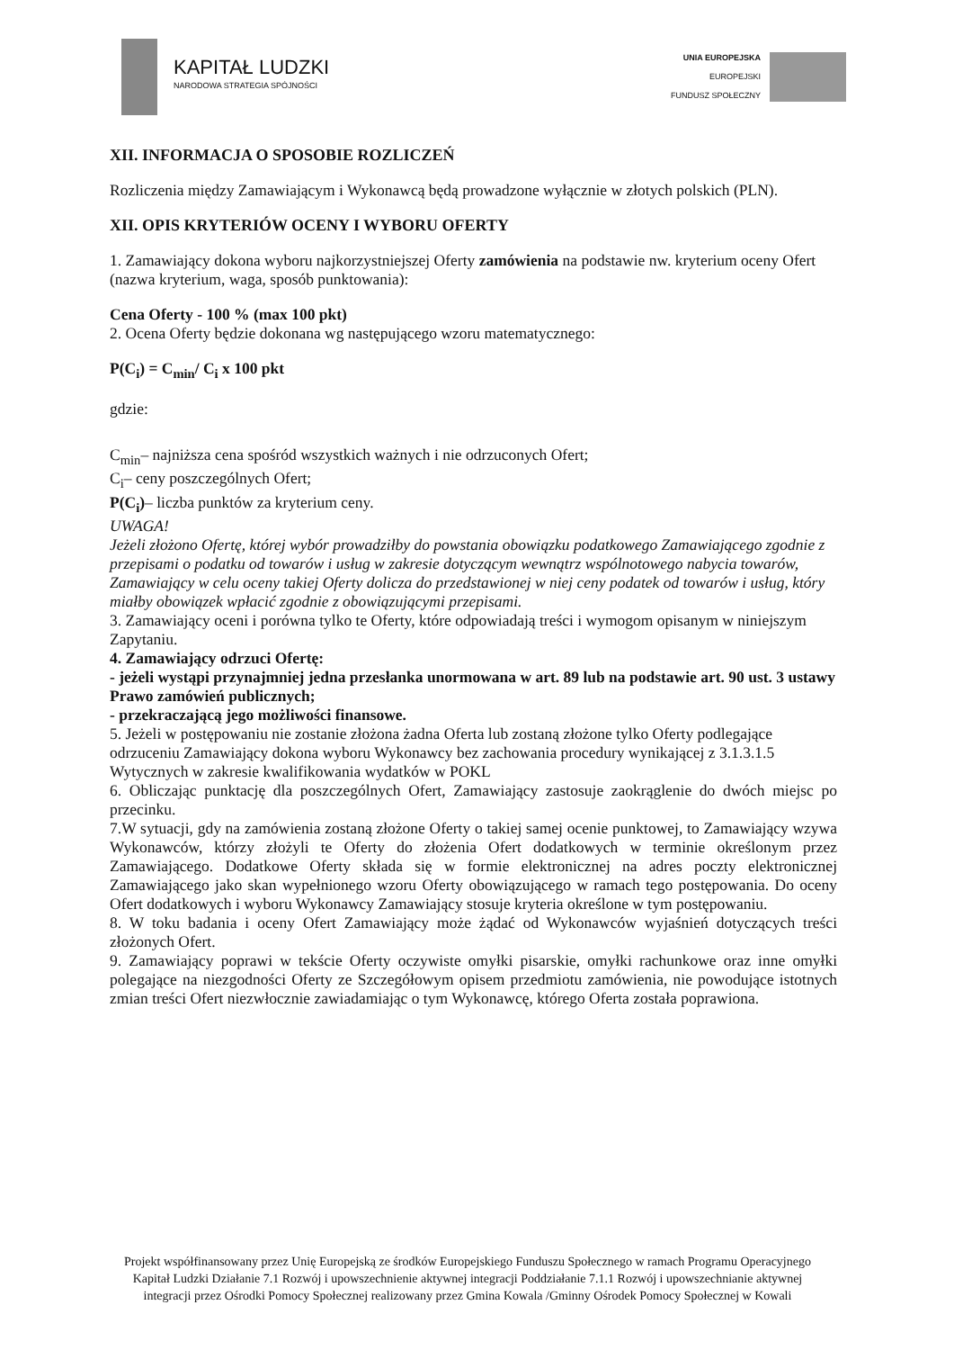KAPITAŁ LUDZKI
NARODOWA STRATEGIA SPÓJNOŚCI
UNIA EUROPEJSKA
EUROPEJSKI
FUNDUSZ SPOŁECZNY
XII. INFORMACJA O SPOSOBIE ROZLICZEŃ
Rozliczenia między Zamawiającym i Wykonawcą będą prowadzone wyłącznie w złotych polskich (PLN).
XII. OPIS KRYTERIÓW OCENY I WYBORU OFERTY
1. Zamawiający dokona wyboru najkorzystniejszej Oferty zamówienia na podstawie nw. kryterium oceny Ofert (nazwa kryterium, waga, sposób punktowania):
Cena Oferty - 100 % (max 100 pkt)
2. Ocena Oferty będzie dokonana wg następującego wzoru matematycznego:
P(C<sub>i</sub>) = C<sub>min</sub>/ C<sub>i</sub> x 100 pkt
gdzie:
C<sub>min</sub>– najniższa cena spośród wszystkich ważnych i nie odrzuconych Ofert;
C<sub>i</sub>– ceny poszczególnych Ofert;
P(C<sub>i</sub>)– liczba punktów za kryterium ceny.
UWAGA!
Jeżeli złożono Ofertę, której wybór prowadziłby do powstania obowiązku podatkowego Zamawiającego zgodnie z przepisami o podatku od towarów i usług w zakresie dotyczącym wewnątrz wspólnotowego nabycia towarów, Zamawiający w celu oceny takiej Oferty dolicza do przedstawionej w niej ceny podatek od towarów i usług, który miałby obowiązek wpłacić zgodnie z obowiązującymi przepisami.
3. Zamawiający oceni i porówna tylko te Oferty, które odpowiadają treści i wymogom opisanym w niniejszym Zapytaniu.
4. Zamawiający odrzuci Ofertę:
- jeżeli wystąpi przynajmniej jedna przesłanka unormowana w art. 89 lub na podstawie art. 90 ust. 3 ustawy Prawo zamówień publicznych;
- przekraczającą jego możliwości finansowe.
5. Jeżeli w postępowaniu nie zostanie złożona żadna Oferta lub zostaną złożone tylko Oferty podlegające odrzuceniu Zamawiający dokona wyboru Wykonawcy bez zachowania procedury wynikającej z 3.1.3.1.5 Wytycznych w zakresie kwalifikowania wydatków w POKL
6. Obliczając punktację dla poszczególnych Ofert, Zamawiający zastosuje zaokrąglenie do dwóch miejsc po przecinku.
7.W sytuacji, gdy na zamówienia zostaną złożone Oferty o takiej samej ocenie punktowej, to Zamawiający wzywa Wykonawców, którzy złożyli te Oferty do złożenia Ofert dodatkowych w terminie określonym przez Zamawiającego. Dodatkowe Oferty składa się w formie elektronicznej na adres poczty elektronicznej Zamawiającego jako skan wypełnionego wzoru Oferty obowiązującego w ramach tego postępowania. Do oceny Ofert dodatkowych i wyboru Wykonawcy Zamawiający stosuje kryteria określone w tym postępowaniu.
8. W toku badania i oceny Ofert Zamawiający może żądać od Wykonawców wyjaśnień dotyczących treści złożonych Ofert.
9. Zamawiający poprawi w tekście Oferty oczywiste omyłki pisarskie, omyłki rachunkowe oraz inne omyłki polegające na niezgodności Oferty ze Szczegółowym opisem przedmiotu zamówienia, nie powodujące istotnych zmian treści Ofert niezwłocznie zawiadamiając o tym Wykonawcę, którego Oferta została poprawiona.
Projekt współfinansowany przez Unię Europejską ze środków Europejskiego Funduszu Społecznego w ramach Programu Operacyjnego Kapitał Ludzki Działanie 7.1 Rozwój i upowszechnienie aktywnej integracji Poddziałanie 7.1.1 Rozwój i upowszechnianie aktywnej integracji przez Ośrodki Pomocy Społecznej realizowany przez Gmina Kowala /Gminny Ośrodek Pomocy Społecznej w Kowali